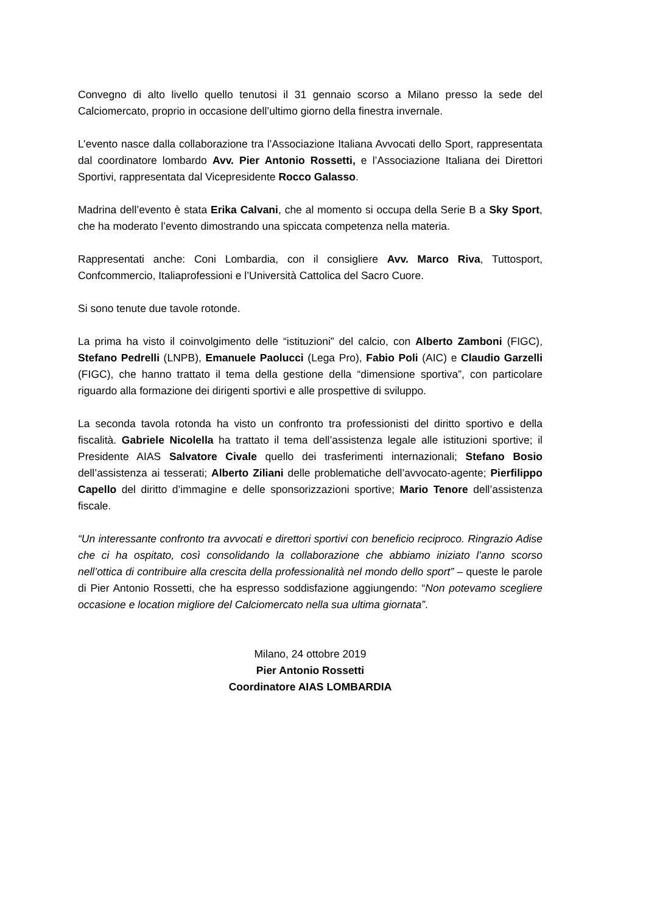Convegno di alto livello quello tenutosi il 31 gennaio scorso a Milano presso la sede del Calciomercato, proprio in occasione dell’ultimo giorno della finestra invernale.
L’evento nasce dalla collaborazione tra l’Associazione Italiana Avvocati dello Sport, rappresentata dal coordinatore lombardo Avv. Pier Antonio Rossetti, e l’Associazione Italiana dei Direttori Sportivi, rappresentata dal Vicepresidente Rocco Galasso.
Madrina dell’evento è stata Erika Calvani, che al momento si occupa della Serie B a Sky Sport, che ha moderato l’evento dimostrando una spiccata competenza nella materia.
Rappresentati anche: Coni Lombardia, con il consigliere Avv. Marco Riva, Tuttosport, Confcommercio, Italiaprofessioni e l’Università Cattolica del Sacro Cuore.
Si sono tenute due tavole rotonde.
La prima ha visto il coinvolgimento delle “istituzioni” del calcio, con Alberto Zamboni (FIGC), Stefano Pedrelli (LNPB), Emanuele Paolucci (Lega Pro), Fabio Poli (AIC) e Claudio Garzelli (FIGC), che hanno trattato il tema della gestione della “dimensione sportiva”, con particolare riguardo alla formazione dei dirigenti sportivi e alle prospettive di sviluppo.
La seconda tavola rotonda ha visto un confronto tra professionisti del diritto sportivo e della fiscalità. Gabriele Nicolella ha trattato il tema dell’assistenza legale alle istituzioni sportive; il Presidente AIAS Salvatore Civale quello dei trasferimenti internazionali; Stefano Bosio dell’assistenza ai tesserati; Alberto Ziliani delle problematiche dell’avvocato-agente; Pierfilippo Capello del diritto d’immagine e delle sponsorizzazioni sportive; Mario Tenore dell’assistenza fiscale.
“Un interessante confronto tra avvocati e direttori sportivi con beneficio reciproco. Ringrazio Adise che ci ha ospitato, così consolidando la collaborazione che abbiamo iniziato l’anno scorso nell’ottica di contribuire alla crescita della professionalità nel mondo dello sport” – queste le parole di Pier Antonio Rossetti, che ha espresso soddisfazione aggiungendo: “Non potevamo scegliere occasione e location migliore del Calciomercato nella sua ultima giornata”.
Milano, 24 ottobre 2019
Pier Antonio Rossetti
Coordinatore AIAS LOMBARDIA